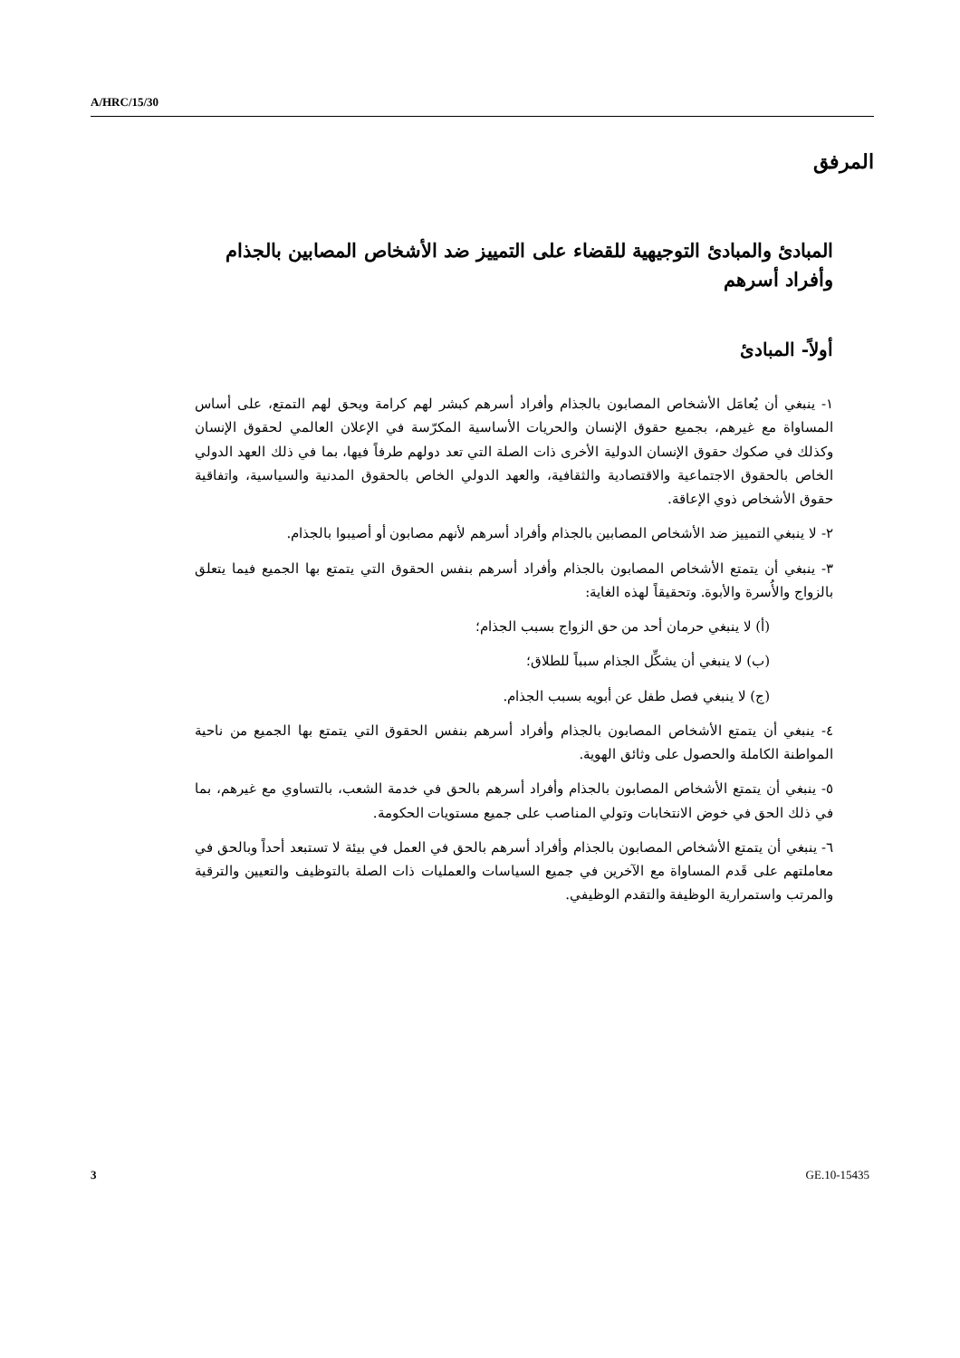A/HRC/15/30
المرفق
المبادئ والمبادئ التوجيهية للقضاء على التمييز ضد الأشخاص المصابين بالجذام وأفراد أسرهم
أولاً- المبادئ
١- ينبغي أن يُعامَل الأشخاص المصابون بالجذام وأفراد أسرهم كبشر لهم كرامة ويحق لهم التمتع، على أساس المساواة مع غيرهم، بجميع حقوق الإنسان والحريات الأساسية المكرّسة في الإعلان العالمي لحقوق الإنسان وكذلك في صكوك حقوق الإنسان الدولية الأخرى ذات الصلة التي تعد دولهم طرفاً فيها، بما في ذلك العهد الدولي الخاص بالحقوق الاجتماعية والاقتصادية والثقافية، والعهد الدولي الخاص بالحقوق المدنية والسياسية، واتفاقية حقوق الأشخاص ذوي الإعاقة.
٢- لا ينبغي التمييز ضد الأشخاص المصابين بالجذام وأفراد أسرهم لأنهم مصابون أو أصيبوا بالجذام.
٣- ينبغي أن يتمتع الأشخاص المصابون بالجذام وأفراد أسرهم بنفس الحقوق التي يتمتع بها الجميع فيما يتعلق بالزواج والأُسرة والأبوة. وتحقيقاً لهذه الغاية:
(أ) لا ينبغي حرمان أحد من حق الزواج بسبب الجذام؛
(ب) لا ينبغي أن يشكِّل الجذام سبباً للطلاق؛
(ج) لا ينبغي فصل طفل عن أبويه بسبب الجذام.
٤- ينبغي أن يتمتع الأشخاص المصابون بالجذام وأفراد أسرهم بنفس الحقوق التي يتمتع بها الجميع من ناحية المواطنة الكاملة والحصول على وثائق الهوية.
٥- ينبغي أن يتمتع الأشخاص المصابون بالجذام وأفراد أسرهم بالحق في خدمة الشعب، بالتساوي مع غيرهم، بما في ذلك الحق في خوض الانتخابات وتولي المناصب على جميع مستويات الحكومة.
٦- ينبغي أن يتمتع الأشخاص المصابون بالجذام وأفراد أسرهم بالحق في العمل في بيئة لا تستبعد أحداً وبالحق في معاملتهم على قَدم المساواة مع الآخرين في جميع السياسات والعمليات ذات الصلة بالتوظيف والتعيين والترقية والمرتب واستمرارية الوظيفة والتقدم الوظيفي.
3 GE.10-15435